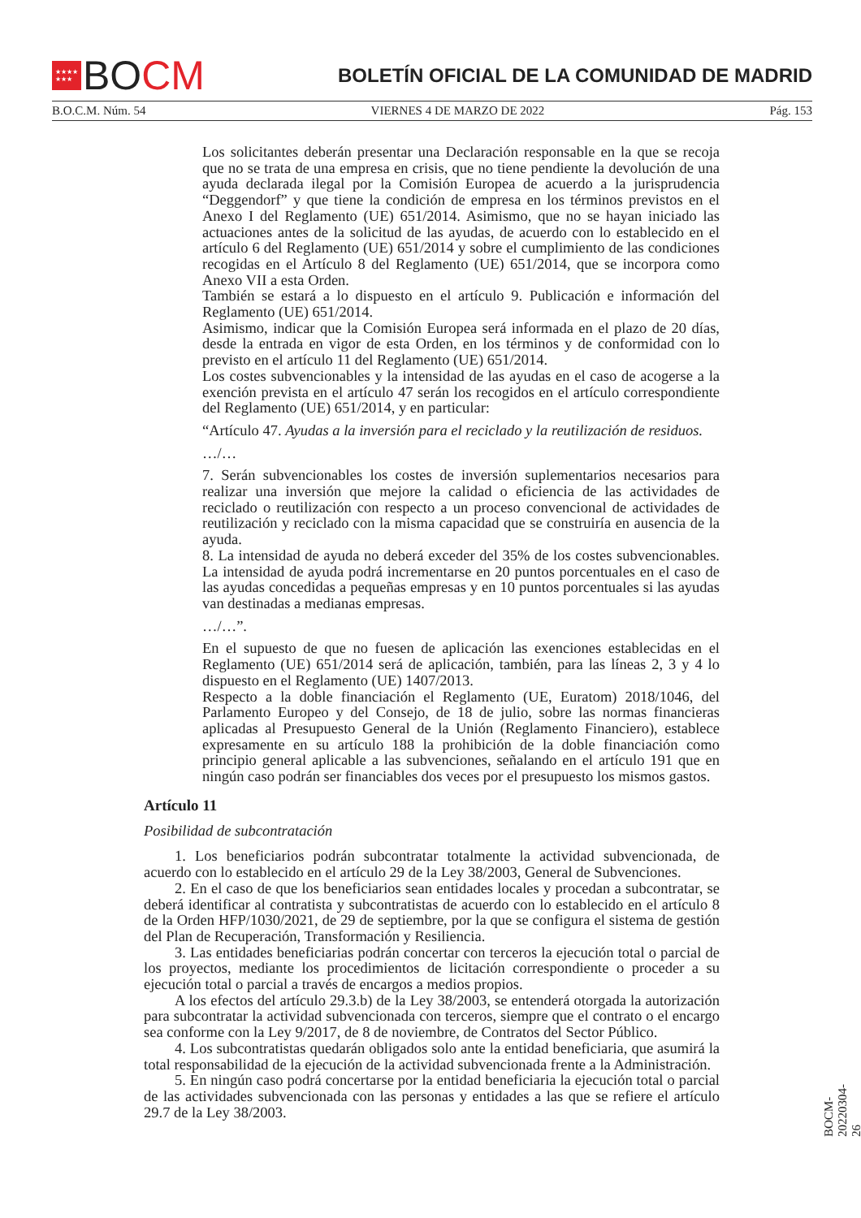★★★★
★★★
BO CM
BOLETÍN OFICIAL DE LA COMUNIDAD DE MADRID
B.O.C.M. Núm. 54 VIERNES 4 DE MARZO DE 2022 Pág. 153
Los solicitantes deberán presentar una Declaración responsable en la que se recoja que no se trata de una empresa en crisis, que no tiene pendiente la devolución de una ayuda declarada ilegal por la Comisión Europea de acuerdo a la jurisprudencia “Deggendorf” y que tiene la condición de empresa en los términos previstos en el Anexo I del Reglamento (UE) 651/2014. Asimismo, que no se hayan iniciado las actuaciones antes de la solicitud de las ayudas, de acuerdo con lo establecido en el artículo 6 del Reglamento (UE) 651/2014 y sobre el cumplimiento de las condiciones recogidas en el Artículo 8 del Reglamento (UE) 651/2014, que se incorpora como Anexo VII a esta Orden.
También se estará a lo dispuesto en el artículo 9. Publicación e información del Reglamento (UE) 651/2014.
Asimismo, indicar que la Comisión Europea será informada en el plazo de 20 días, desde la entrada en vigor de esta Orden, en los términos y de conformidad con lo previsto en el artículo 11 del Reglamento (UE) 651/2014.
Los costes subvencionables y la intensidad de las ayudas en el caso de acogerse a la exención prevista en el artículo 47 serán los recogidos en el artículo correspondiente del Reglamento (UE) 651/2014, y en particular:
“Artículo 47. Ayudas a la inversión para el reciclado y la reutilización de residuos.
…/…
7. Serán subvencionables los costes de inversión suplementarios necesarios para realizar una inversión que mejore la calidad o eficiencia de las actividades de reciclado o reutilización con respecto a un proceso convencional de actividades de reutilización y reciclado con la misma capacidad que se construiría en ausencia de la ayuda.
8. La intensidad de ayuda no deberá exceder del 35% de los costes subvencionables. La intensidad de ayuda podrá incrementarse en 20 puntos porcentuales en el caso de las ayudas concedidas a pequeñas empresas y en 10 puntos porcentuales si las ayudas van destinadas a medianas empresas.
…/…”.
En el supuesto de que no fuesen de aplicación las exenciones establecidas en el Reglamento (UE) 651/2014 será de aplicación, también, para las líneas 2, 3 y 4 lo dispuesto en el Reglamento (UE) 1407/2013.
Respecto a la doble financiación el Reglamento (UE, Euratom) 2018/1046, del Parlamento Europeo y del Consejo, de 18 de julio, sobre las normas financieras aplicadas al Presupuesto General de la Unión (Reglamento Financiero), establece expresamente en su artículo 188 la prohibición de la doble financiación como principio general aplicable a las subvenciones, señalando en el artículo 191 que en ningún caso podrán ser financiables dos veces por el presupuesto los mismos gastos.
Artículo 11
Posibilidad de subcontratación
1. Los beneficiarios podrán subcontratar totalmente la actividad subvencionada, de acuerdo con lo establecido en el artículo 29 de la Ley 38/2003, General de Subvenciones.
2. En el caso de que los beneficiarios sean entidades locales y procedan a subcontratar, se deberá identificar al contratista y subcontratistas de acuerdo con lo establecido en el artículo 8 de la Orden HFP/1030/2021, de 29 de septiembre, por la que se configura el sistema de gestión del Plan de Recuperación, Transformación y Resiliencia.
3. Las entidades beneficiarias podrán concertar con terceros la ejecución total o parcial de los proyectos, mediante los procedimientos de licitación correspondiente o proceder a su ejecución total o parcial a través de encargos a medios propios.
A los efectos del artículo 29.3.b) de la Ley 38/2003, se entenderá otorgada la autorización para subcontratar la actividad subvencionada con terceros, siempre que el contrato o el encargo sea conforme con la Ley 9/2017, de 8 de noviembre, de Contratos del Sector Público.
4. Los subcontratistas quedarán obligados solo ante la entidad beneficiaria, que asumirá la total responsabilidad de la ejecución de la actividad subvencionada frente a la Administración.
5. En ningún caso podrá concertarse por la entidad beneficiaria la ejecución total o parcial de las actividades subvencionada con las personas y entidades a las que se refiere el artículo 29.7 de la Ley 38/2003.
BOCM-20220304-26